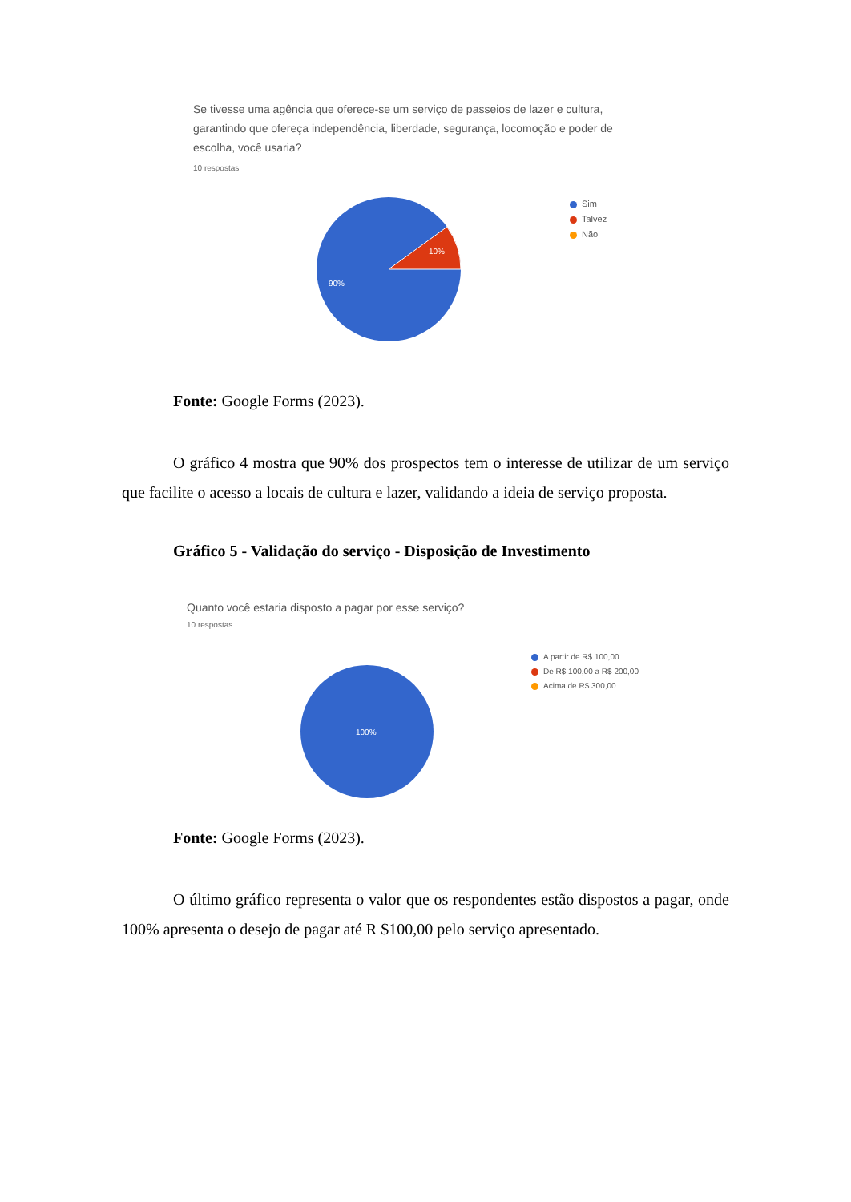Se tivesse uma agência que oferece-se um serviço de passeios de lazer e cultura,
garantindo que ofereça independência, liberdade, segurança, locomoção e poder de
escolha, você usaria?
10 respostas
10%
90%
Sim
Talvez
Não
Fonte: Google Forms (2023).
O gráfico 4 mostra que 90% dos prospectos tem o interesse de utilizar de um serviço que facilite o acesso a locais de cultura e lazer, validando a ideia de serviço proposta.
Gráfico 5 - Validação do serviço - Disposição de Investimento
Quanto você estaria disposto a pagar por esse serviço?
10 respostas
100%
A partir de R$ 100,00
De R$ 100,00 a R$ 200,00
Acima de R$ 300,00
Fonte: Google Forms (2023).
O último gráfico representa o valor que os respondentes estão dispostos a pagar, onde 100% apresenta o desejo de pagar até R $100,00 pelo serviço apresentado.